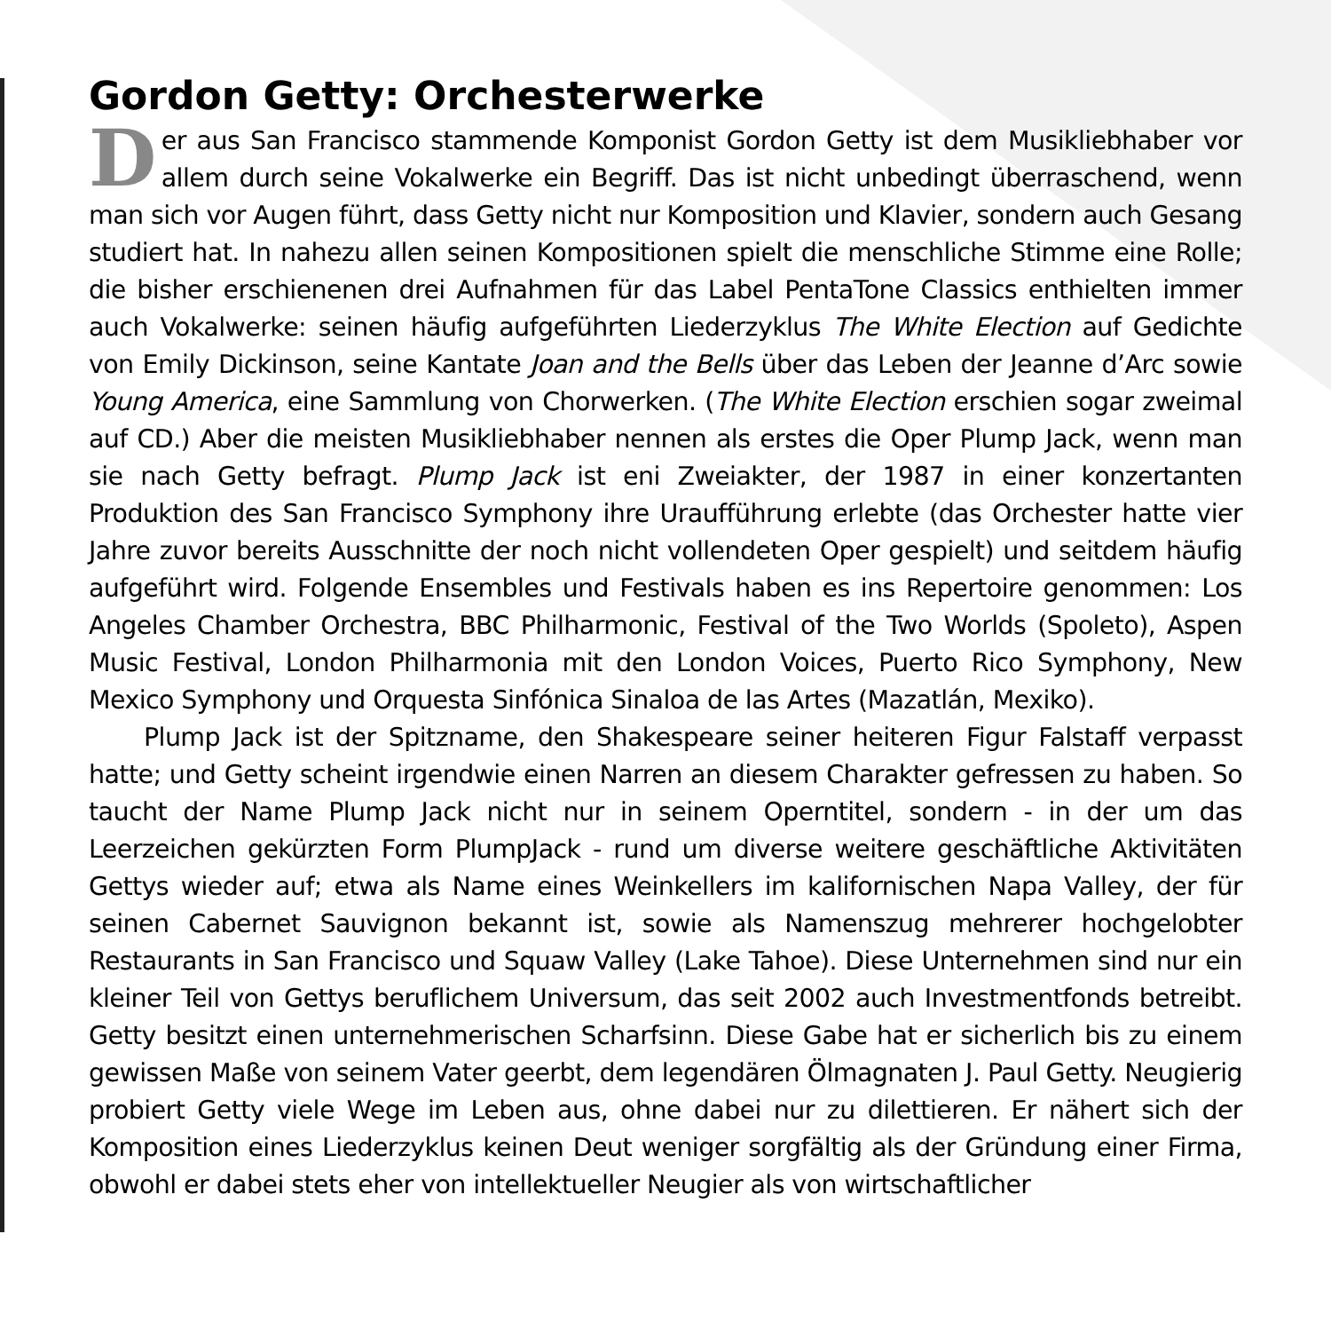Gordon Getty: Orchesterwerke
Der aus San Francisco stammende Komponist Gordon Getty ist dem Musikliebhaber vor allem durch seine Vokalwerke ein Begriff. Das ist nicht unbedingt überraschend, wenn man sich vor Augen führt, dass Getty nicht nur Komposition und Klavier, sondern auch Gesang studiert hat. In nahezu allen seinen Kompositionen spielt die menschliche Stimme eine Rolle; die bisher erschienenen drei Aufnahmen für das Label PentaTone Classics enthielten immer auch Vokalwerke: seinen häufig aufgeführten Liederzyklus The White Election auf Gedichte von Emily Dickinson, seine Kantate Joan and the Bells über das Leben der Jeanne d’Arc sowie Young America, eine Sammlung von Chorwerken. (The White Election erschien sogar zweimal auf CD.) Aber die meisten Musikliebhaber nennen als erstes die Oper Plump Jack, wenn man sie nach Getty befragt. Plump Jack ist eni Zweiakter, der 1987 in einer konzertanten Produktion des San Francisco Symphony ihre Uraufführung erlebte (das Orchester hatte vier Jahre zuvor bereits Ausschnitte der noch nicht vollendeten Oper gespielt) und seitdem häufig aufgeführt wird. Folgende Ensembles und Festivals haben es ins Repertoire genommen: Los Angeles Chamber Orchestra, BBC Philharmonic, Festival of the Two Worlds (Spoleto), Aspen Music Festival, London Philharmonia mit den London Voices, Puerto Rico Symphony, New Mexico Symphony und Orquesta Sinfónica Sinaloa de las Artes (Mazatlán, Mexiko).
Plump Jack ist der Spitzname, den Shakespeare seiner heiteren Figur Falstaff verpasst hatte; und Getty scheint irgendwie einen Narren an diesem Charakter gefressen zu haben. So taucht der Name Plump Jack nicht nur in seinem Operntitel, sondern - in der um das Leerzeichen gekürzten Form PlumpJack - rund um diverse weitere geschäftliche Aktivitäten Gettys wieder auf; etwa als Name eines Weinkellers im kalifornischen Napa Valley, der für seinen Cabernet Sauvignon bekannt ist, sowie als Namenszug mehrerer hochgelobter Restaurants in San Francisco und Squaw Valley (Lake Tahoe). Diese Unternehmen sind nur ein kleiner Teil von Gettys beruflichem Universum, das seit 2002 auch Investmentfonds betreibt. Getty besitzt einen unternehmerischen Scharfsinn. Diese Gabe hat er sicherlich bis zu einem gewissen Maße von seinem Vater geerbt, dem legendären Ölmagnaten J. Paul Getty. Neugierig probiert Getty viele Wege im Leben aus, ohne dabei nur zu dilettieren. Er nähert sich der Komposition eines Liederzyklus keinen Deut weniger sorgfältig als der Gründung einer Firma, obwohl er dabei stets eher von intellektueller Neugier als von wirtschaftlicher